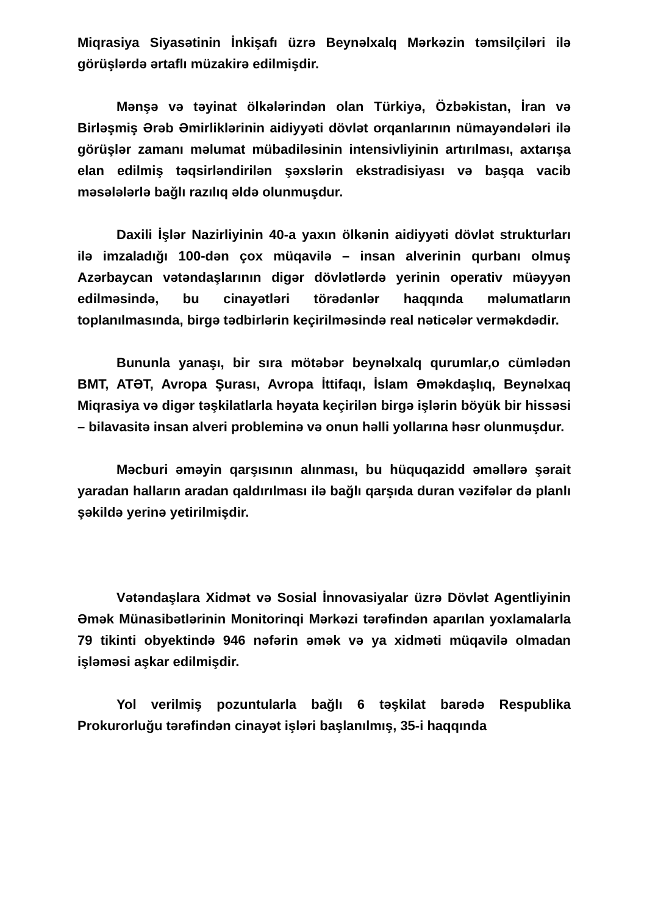Miqrasiya Siyasətinin İnkişafı üzrə Beynəlxalq Mərkəzin təmsilçiləri ilə görüşlərdə ərtaflı müzakirə edilmişdir.
Mənşə və təyinat ölkələrindən olan Türkiyə, Özbəkistan, İran və Birləşmiş Ərəb Əmirliklərinin aidiyyəti dövlət orqanlarının nümayəndələri ilə görüşlər zamanı məlumat mübadiləsinin intensivliyinin artırılması, axtarışa elan edilmiş təqsirləndirilən şəxslərin ekstradisiyası və başqa vacib məsələlərlə bağlı razılıq əldə olunmuşdur.
Daxili İşlər Nazirliyinin 40-a yaxın ölkənin aidiyyəti dövlət strukturları ilə imzaladığı 100-dən çox müqavilə – insan alverinin qurbanı olmuş Azərbaycan vətəndaşlarının digər dövlətlərdə yerinin operativ müəyyən edilməsində, bu cinayətləri törədənlər haqqında məlumatların toplanılmasında, birgə tədbirlərin keçirilməsində real nəticələr verməkdədir.
Bununla yanaşı, bir sıra mötəbər beynəlxalq qurumlar,o cümlədən BMT, ATƏT, Avropa Şurası, Avropa İttifaqı, İslam Əməkdaşlıq, Beynəlxaq Miqrasiya və digər təşkilatlarla həyata keçirilən birgə işlərin böyük bir hissəsi – bilavasitə insan alveri probleminə və onun həlli yollarına həsr olunmuşdur.
Məcburi əməyin qarşısının alınması, bu hüquqazidd əməllərə şərait yaradan halların aradan qaldırılması ilə bağlı qarşıda duran vəzifələr də planlı şəkildə yerinə yetirilmişdir.
Vətəndaşlara Xidmət və Sosial İnnovasiyalar üzrə Dövlət Agentliyinin Əmək Münasibətlərinin Monitorinqi Mərkəzi tərəfindən aparılan yoxlamalarla 79 tikinti obyektində 946 nəfərin əmək və ya xidməti müqavilə olmadan işləməsi aşkar edilmişdir.
Yol verilmiş pozuntularla bağlı 6 təşkilat barədə Respublika Prokurorluğu tərəfindən cinayət işləri başlanılmış, 35-i haqqında